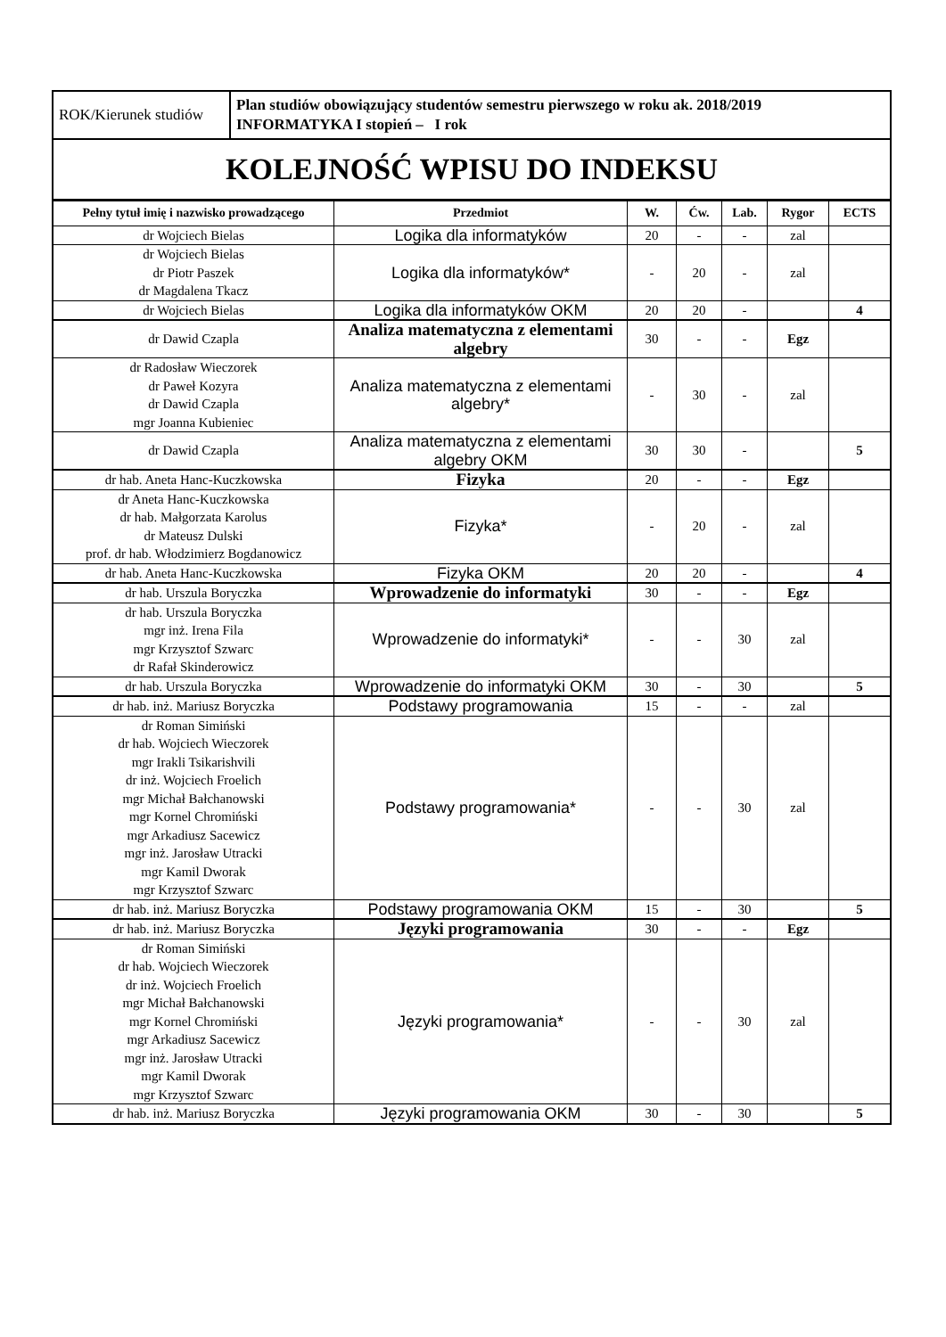| ROK/Kierunek studiów | Plan studiów obowiązujący studentów semestru pierwszego w roku ak. 2018/2019 INFORMATYKA I stopień – I rok |
KOLEJNOŚĆ WPISU DO INDEKSU
| Pełny tytuł imię i nazwisko prowadzącego | Przedmiot | W. | Ćw. | Lab. | Rygor | ECTS |
| --- | --- | --- | --- | --- | --- | --- |
| dr Wojciech Bielas | Logika dla informatyków | 20 | - | - | zal | |
| dr Wojciech Bielas dr Piotr Paszek dr Magdalena Tkacz | Logika dla informatyków* | - | 20 | - | zal | |
| dr Wojciech Bielas | Logika dla informatyków OKM | 20 | 20 | - | | 4 |
| dr Dawid Czapla | Analiza matematyczna z elementami algebry | 30 | - | - | Egz | |
| dr Radosław Wieczorek dr Paweł Kozyra dr Dawid Czapla mgr Joanna Kubieniec | Analiza matematyczna z elementami algebry* | - | 30 | - | zal | |
| dr Dawid Czapla | Analiza matematyczna z elementami algebry OKM | 30 | 30 | - | | 5 |
| dr hab. Aneta Hanc-Kuczkowska | Fizyka | 20 | - | - | Egz | |
| dr Aneta Hanc-Kuczkowska dr hab. Małgorzata Karolus dr Mateusz Dulski prof. dr hab. Włodzimierz Bogdanowicz | Fizyka* | - | 20 | - | zal | |
| dr hab. Aneta Hanc-Kuczkowska | Fizyka OKM | 20 | 20 | - | | 4 |
| dr hab. Urszula Boryczka | Wprowadzenie do informatyki | 30 | - | - | Egz | |
| dr hab. Urszula Boryczka mgr inż. Irena Fila mgr Krzysztof Szwarc dr Rafał Skinderowicz | Wprowadzenie do informatyki* | - | - | 30 | zal | |
| dr hab. Urszula Boryczka | Wprowadzenie do informatyki OKM | 30 | - | 30 | | 5 |
| dr hab. inż. Mariusz Boryczka | Podstawy programowania | 15 | - | - | zal | |
| dr Roman Simiński dr hab. Wojciech Wieczorek mgr Irakli Tsikarishvili dr inż. Wojciech Froelich mgr Michał Bałchanowski mgr Kornel Chromiński mgr Arkadiusz Sacewicz mgr inż. Jarosław Utracki mgr Kamil Dworak mgr Krzysztof Szwarc | Podstawy programowania* | - | - | 30 | zal | |
| dr hab. inż. Mariusz Boryczka | Podstawy programowania OKM | 15 | - | 30 | | 5 |
| dr hab. inż. Mariusz Boryczka | Języki programowania | 30 | - | - | Egz | |
| dr Roman Simiński dr hab. Wojciech Wieczorek dr inż. Wojciech Froelich mgr Michał Bałchanowski mgr Kornel Chromiński mgr Arkadiusz Sacewicz mgr inż. Jarosław Utracki mgr Kamil Dworak mgr Krzysztof Szwarc | Języki programowania* | - | - | 30 | zal | |
| dr hab. inż. Mariusz Boryczka | Języki programowania OKM | 30 | - | 30 | | 5 |